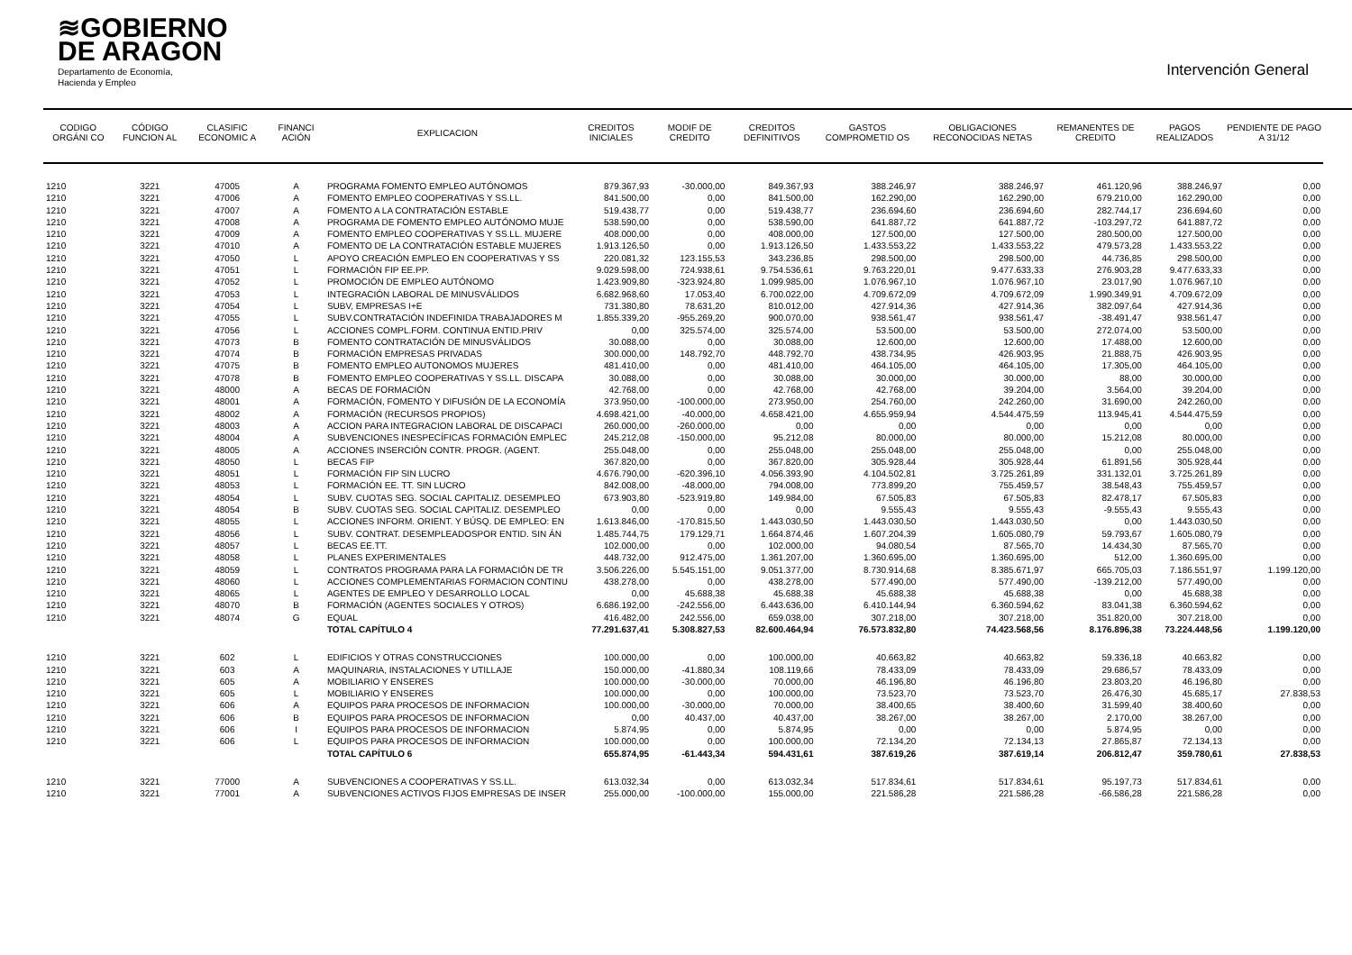≋GOBIERNO
DE ARAGON
Departamento de Economía,
Hacienda y Empleo
Intervención General
| CODIGO ORGÁNI CO | CÓDIGO FUNCION AL | CLASIFIC ECONOMIC A | FINANCI ACIÓN | EXPLICACION | CREDITOS INICIALES | MODIF DE CREDITO | CREDITOS DEFINITIVOS | GASTOS COMPROMETID OS | OBLIGACIONES RECONOCIDAS NETAS | REMANENTES DE CREDITO | PAGOS REALIZADOS | PENDIENTE DE PAGO A 31/12 |
| --- | --- | --- | --- | --- | --- | --- | --- | --- | --- | --- | --- | --- |
| 1210 | 3221 | 47005 | A | PROGRAMA FOMENTO EMPLEO AUTÓNOMOS | 879.367,93 | -30.000,00 | 849.367,93 | 388.246,97 | 388.246,97 | 461.120,96 | 388.246,97 | 0,00 |
| 1210 | 3221 | 47006 | A | FOMENTO EMPLEO COOPERATIVAS Y SS.LL. | 841.500,00 | 0,00 | 841.500,00 | 162.290,00 | 162.290,00 | 679.210,00 | 162.290,00 | 0,00 |
| 1210 | 3221 | 47007 | A | FOMENTO A LA CONTRATACIÓN ESTABLE | 519.438,77 | 0,00 | 519.438,77 | 236.694,60 | 236.694,60 | 282.744,17 | 236.694,60 | 0,00 |
| 1210 | 3221 | 47008 | A | PROGRAMA DE FOMENTO EMPLEO AUTÓNOMO MUJE | 538.590,00 | 0,00 | 538.590,00 | 641.887,72 | 641.887,72 | -103.297,72 | 641.887,72 | 0,00 |
| 1210 | 3221 | 47009 | A | FOMENTO EMPLEO COOPERATIVAS Y SS.LL. MUJERE | 408.000,00 | 0,00 | 408.000,00 | 127.500,00 | 127.500,00 | 280.500,00 | 127.500,00 | 0,00 |
| 1210 | 3221 | 47010 | A | FOMENTO DE LA CONTRATACIÓN ESTABLE MUJERES | 1.913.126,50 | 0,00 | 1.913.126,50 | 1.433.553,22 | 1.433.553,22 | 479.573,28 | 1.433.553,22 | 0,00 |
| 1210 | 3221 | 47050 | L | APOYO CREACIÓN EMPLEO EN COOPERATIVAS Y SS | 220.081,32 | 123.155,53 | 343.236,85 | 298.500,00 | 298.500,00 | 44.736,85 | 298.500,00 | 0,00 |
| 1210 | 3221 | 47051 | L | FORMACIÓN FIP EE.PP. | 9.029.598,00 | 724.938,61 | 9.754.536,61 | 9.763.220,01 | 9.477.633,33 | 276.903,28 | 9.477.633,33 | 0,00 |
| 1210 | 3221 | 47052 | L | PROMOCIÓN DE EMPLEO AUTÓNOMO | 1.423.909,80 | -323.924,80 | 1.099.985,00 | 1.076.967,10 | 1.076.967,10 | 23.017,90 | 1.076.967,10 | 0,00 |
| 1210 | 3221 | 47053 | L | INTEGRACIÓN LABORAL DE MINUSVÁLIDOS | 6.682.968,60 | 17.053,40 | 6.700.022,00 | 4.709.672,09 | 4.709.672,09 | 1.990.349,91 | 4.709.672,09 | 0,00 |
| 1210 | 3221 | 47054 | L | SUBV, EMPRESAS I+E | 731.380,80 | 78.631,20 | 810.012,00 | 427.914,36 | 427.914,36 | 382.097,64 | 427.914,36 | 0,00 |
| 1210 | 3221 | 47055 | L | SUBV.CONTRATACIÓN INDEFINIDA TRABAJADORES M | 1.855.339,20 | -955.269,20 | 900.070,00 | 938.561,47 | 938.561,47 | -38.491,47 | 938.561,47 | 0,00 |
| 1210 | 3221 | 47056 | L | ACCIONES COMPL.FORM. CONTINUA ENTID.PRIV | 0,00 | 325.574,00 | 325.574,00 | 53.500,00 | 53.500,00 | 272.074,00 | 53.500,00 | 0,00 |
| 1210 | 3221 | 47073 | B | FOMENTO CONTRATACIÓN DE MINUSVÁLIDOS | 30.088,00 | 0,00 | 30.088,00 | 12.600,00 | 12.600,00 | 17.488,00 | 12.600,00 | 0,00 |
| 1210 | 3221 | 47074 | B | FORMACIÓN EMPRESAS PRIVADAS | 300.000,00 | 148.792,70 | 448.792,70 | 438.734,95 | 426.903,95 | 21.888,75 | 426.903,95 | 0,00 |
| 1210 | 3221 | 47075 | B | FOMENTO EMPLEO AUTONOMOS MUJERES | 481.410,00 | 0,00 | 481.410,00 | 464.105,00 | 464.105,00 | 17.305,00 | 464.105,00 | 0,00 |
| 1210 | 3221 | 47078 | B | FOMENTO EMPLEO COOPERATIVAS Y SS.LL. DISCAPA | 30.088,00 | 0,00 | 30.088,00 | 30.000,00 | 30.000,00 | 88,00 | 30.000,00 | 0,00 |
| 1210 | 3221 | 48000 | A | BECAS DE FORMACIÓN | 42.768,00 | 0,00 | 42.768,00 | 42.768,00 | 39.204,00 | 3.564,00 | 39.204,00 | 0,00 |
| 1210 | 3221 | 48001 | A | FORMACIÓN, FOMENTO Y DIFUSIÓN DE LA ECONOMÍA | 373.950,00 | -100.000,00 | 273.950,00 | 254.760,00 | 242.260,00 | 31.690,00 | 242.260,00 | 0,00 |
| 1210 | 3221 | 48002 | A | FORMACIÓN (RECURSOS PROPIOS) | 4.698.421,00 | -40.000,00 | 4.658.421,00 | 4.655.959,94 | 4.544.475,59 | 113.945,41 | 4.544.475,59 | 0,00 |
| 1210 | 3221 | 48003 | A | ACCION PARA INTEGRACION LABORAL DE DISCAPACI | 260.000,00 | -260.000,00 | 0,00 | 0,00 | 0,00 | 0,00 | 0,00 | 0,00 |
| 1210 | 3221 | 48004 | A | SUBVENCIONES INESPECÍFICAS FORMACIÓN EMPLEC | 245.212,08 | -150.000,00 | 95.212,08 | 80.000,00 | 80.000,00 | 15.212,08 | 80.000,00 | 0,00 |
| 1210 | 3221 | 48005 | A | ACCIONES INSERCIÓN CONTR. PROGR. (AGENT. | 255.048,00 | 0,00 | 255.048,00 | 255.048,00 | 255.048,00 | 0,00 | 255.048,00 | 0,00 |
| 1210 | 3221 | 48050 | L | BECAS FIP | 367.820,00 | 0,00 | 367.820,00 | 305.928,44 | 305.928,44 | 61.891,56 | 305.928,44 | 0,00 |
| 1210 | 3221 | 48051 | L | FORMACIÓN FIP SIN LUCRO | 4.676.790,00 | -620.396,10 | 4.056.393,90 | 4.104.502,81 | 3.725.261,89 | 331.132,01 | 3.725.261,89 | 0,00 |
| 1210 | 3221 | 48053 | L | FORMACIÓN EE. TT. SIN LUCRO | 842.008,00 | -48.000,00 | 794.008,00 | 773.899,20 | 755.459,57 | 38.548,43 | 755.459,57 | 0,00 |
| 1210 | 3221 | 48054 | L | SUBV. CUOTAS SEG. SOCIAL CAPITALIZ. DESEMPLEO | 673.903,80 | -523.919,80 | 149.984,00 | 67.505,83 | 67.505,83 | 82.478,17 | 67.505,83 | 0,00 |
| 1210 | 3221 | 48054 | B | SUBV. CUOTAS SEG. SOCIAL CAPITALIZ. DESEMPLEO | 0,00 | 0,00 | 0,00 | 9.555,43 | 9.555,43 | -9.555,43 | 9.555,43 | 0,00 |
| 1210 | 3221 | 48055 | L | ACCIONES INFORM. ORIENT. Y BÚSQ. DE EMPLEO: EN | 1.613.846,00 | -170.815,50 | 1.443.030,50 | 1.443.030,50 | 1.443.030,50 | 0,00 | 1.443.030,50 | 0,00 |
| 1210 | 3221 | 48056 | L | SUBV. CONTRAT. DESEMPLEADOSPOR ENTID. SIN ÁN | 1.485.744,75 | 179.129,71 | 1.664.874,46 | 1.607.204,39 | 1.605.080,79 | 59.793,67 | 1.605.080,79 | 0,00 |
| 1210 | 3221 | 48057 | L | BECAS EE.TT. | 102.000,00 | 0,00 | 102.000,00 | 94.080,54 | 87.565,70 | 14.434,30 | 87.565,70 | 0,00 |
| 1210 | 3221 | 48058 | L | PLANES EXPERIMENTALES | 448.732,00 | 912.475,00 | 1.361.207,00 | 1.360.695,00 | 1.360.695,00 | 512,00 | 1.360.695,00 | 0,00 |
| 1210 | 3221 | 48059 | L | CONTRATOS PROGRAMA PARA LA FORMACIÓN DE TR | 3.506.226,00 | 5.545.151,00 | 9.051.377,00 | 8.730.914,68 | 8.385.671,97 | 665.705,03 | 7.186.551,97 | 1.199.120,00 |
| 1210 | 3221 | 48060 | L | ACCIONES COMPLEMENTARIAS FORMACION CONTINU | 438.278,00 | 0,00 | 438.278,00 | 577.490,00 | 577.490,00 | -139.212,00 | 577.490,00 | 0,00 |
| 1210 | 3221 | 48065 | L | AGENTES DE EMPLEO Y DESARROLLO LOCAL | 0,00 | 45.688,38 | 45.688,38 | 45.688,38 | 45.688,38 | 0,00 | 45.688,38 | 0,00 |
| 1210 | 3221 | 48070 | B | FORMACIÓN (AGENTES SOCIALES Y OTROS) | 6.686.192,00 | -242.556,00 | 6.443.636,00 | 6.410.144,94 | 6.360.594,62 | 83.041,38 | 6.360.594,62 | 0,00 |
| 1210 | 3221 | 48074 | G | EQUAL | 416.482,00 | 242.556,00 | 659.038,00 | 307.218,00 | 307.218,00 | 351.820,00 | 307.218,00 | 0,00 |
| | | | | TOTAL CAPÍTULO 4 | 77.291.637,41 | 5.308.827,53 | 82.600.464,94 | 76.573.832,80 | 74.423.568,56 | 8.176.896,38 | 73.224.448,56 | 1.199.120,00 |
| 1210 | 3221 | 602 | L | EDIFICIOS Y OTRAS CONSTRUCCIONES | 100.000,00 | 0,00 | 100.000,00 | 40.663,82 | 40.663,82 | 59.336,18 | 40.663,82 | 0,00 |
| 1210 | 3221 | 603 | A | MAQUINARIA, INSTALACIONES Y UTILLAJE | 150.000,00 | -41.880,34 | 108.119,66 | 78.433,09 | 78.433,09 | 29.686,57 | 78.433,09 | 0,00 |
| 1210 | 3221 | 605 | A | MOBILIARIO Y ENSERES | 100.000,00 | -30.000,00 | 70.000,00 | 46.196,80 | 46.196,80 | 23.803,20 | 46.196,80 | 0,00 |
| 1210 | 3221 | 605 | L | MOBILIARIO Y ENSERES | 100.000,00 | 0,00 | 100.000,00 | 73.523,70 | 73.523,70 | 26.476,30 | 45.685,17 | 27.838,53 |
| 1210 | 3221 | 606 | A | EQUIPOS PARA PROCESOS DE INFORMACION | 100.000,00 | -30.000,00 | 70.000,00 | 38.400,65 | 38.400,60 | 31.599,40 | 38.400,60 | 0,00 |
| 1210 | 3221 | 606 | B | EQUIPOS PARA PROCESOS DE INFORMACION | 0,00 | 40.437,00 | 40.437,00 | 38.267,00 | 38.267,00 | 2.170,00 | 38.267,00 | 0,00 |
| 1210 | 3221 | 606 | I | EQUIPOS PARA PROCESOS DE INFORMACION | 5.874,95 | 0,00 | 5.874,95 | 0,00 | 0,00 | 5.874,95 | 0,00 | 0,00 |
| 1210 | 3221 | 606 | L | EQUIPOS PARA PROCESOS DE INFORMACION | 100.000,00 | 0,00 | 100.000,00 | 72.134,20 | 72.134,13 | 27.865,87 | 72.134,13 | 0,00 |
| | | | | TOTAL CAPÍTULO 6 | 655.874,95 | -61.443,34 | 594.431,61 | 387.619,26 | 387.619,14 | 206.812,47 | 359.780,61 | 27.838,53 |
| 1210 | 3221 | 77000 | A | SUBVENCIONES A COOPERATIVAS Y SS.LL. | 613.032,34 | 0,00 | 613.032,34 | 517.834,61 | 517.834,61 | 95.197,73 | 517.834,61 | 0,00 |
| 1210 | 3221 | 77001 | A | SUBVENCIONES ACTIVOS FIJOS EMPRESAS DE INSER | 255.000,00 | -100.000,00 | 155.000,00 | 221.586,28 | 221.586,28 | -66.586,28 | 221.586,28 | 0,00 |